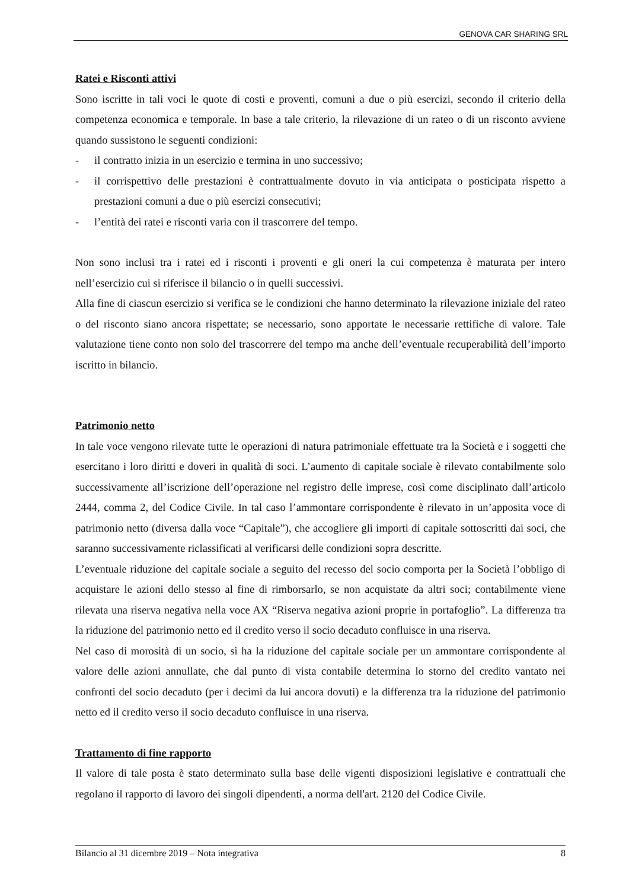GENOVA CAR SHARING SRL
Ratei e Risconti attivi
Sono iscritte in tali voci le quote di costi e proventi, comuni a due o più esercizi, secondo il criterio della competenza economica e temporale. In base a tale criterio, la rilevazione di un rateo o di un risconto avviene quando sussistono le seguenti condizioni:
- il contratto inizia in un esercizio e termina in uno successivo;
- il corrispettivo delle prestazioni è contrattualmente dovuto in via anticipata o posticipata rispetto a prestazioni comuni a due o più esercizi consecutivi;
- l’entità dei ratei e risconti varia con il trascorrere del tempo.
Non sono inclusi tra i ratei ed i risconti i proventi e gli oneri la cui competenza è maturata per intero nell’esercizio cui si riferisce il bilancio o in quelli successivi.
Alla fine di ciascun esercizio si verifica se le condizioni che hanno determinato la rilevazione iniziale del rateo o del risconto siano ancora rispettate; se necessario, sono apportate le necessarie rettifiche di valore. Tale valutazione tiene conto non solo del trascorrere del tempo ma anche dell’eventuale recuperabilità dell’importo iscritto in bilancio.
Patrimonio netto
In tale voce vengono rilevate tutte le operazioni di natura patrimoniale effettuate tra la Società e i soggetti che esercitano i loro diritti e doveri in qualità di soci. L’aumento di capitale sociale è rilevato contabilmente solo successivamente all’iscrizione dell’operazione nel registro delle imprese, così come disciplinato dall’articolo 2444, comma 2, del Codice Civile. In tal caso l’ammontare corrispondente è rilevato in un’apposita voce di patrimonio netto (diversa dalla voce “Capitale”), che accogliere gli importi di capitale sottoscritti dai soci, che saranno successivamente riclassificati al verificarsi delle condizioni sopra descritte.
L’eventuale riduzione del capitale sociale a seguito del recesso del socio comporta per la Società l’obbligo di acquistare le azioni dello stesso al fine di rimborsarlo, se non acquistate da altri soci; contabilmente viene rilevata una riserva negativa nella voce AX “Riserva negativa azioni proprie in portafoglio”. La differenza tra la riduzione del patrimonio netto ed il credito verso il socio decaduto confluisce in una riserva.
Nel caso di morosità di un socio, si ha la riduzione del capitale sociale per un ammontare corrispondente al valore delle azioni annullate, che dal punto di vista contabile determina lo storno del credito vantato nei confronti del socio decaduto (per i decimi da lui ancora dovuti) e la differenza tra la riduzione del patrimonio netto ed il credito verso il socio decaduto confluisce in una riserva.
Trattamento di fine rapporto
Il valore di tale posta è stato determinato sulla base delle vigenti disposizioni legislative e contrattuali che regolano il rapporto di lavoro dei singoli dipendenti, a norma dell'art. 2120 del Codice Civile.
Bilancio al 31 dicembre 2019 – Nota integrativa 8